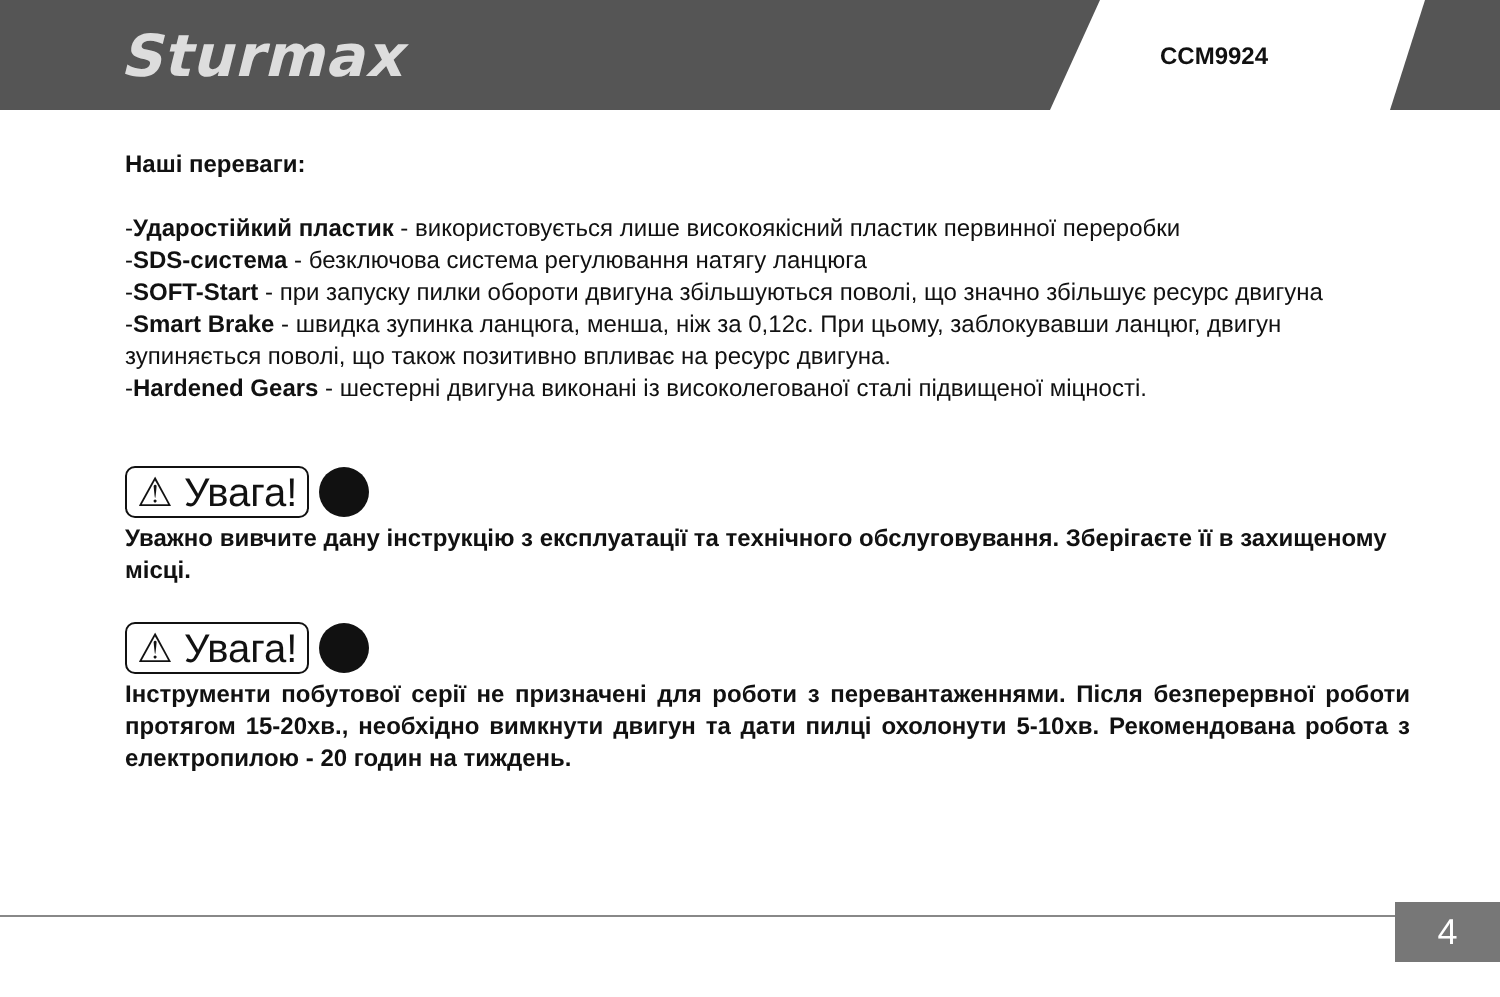Sturmax CCM9924
Наші переваги:
-Ударостійкий пластик - використовується лише високоякісний пластик первинної переробки
-SDS-система - безключова система регулювання натягу ланцюга
-SOFT-Start - при запуску пилки обороти двигуна збільшуються поволі, що значно збільшує ресурс двигуна
-Smart Brake - швидка зупинка ланцюга, менша, ніж за 0,12с. При цьому, заблокувавши ланцюг, двигун зупиняється поволі, що також позитивно впливає на ресурс двигуна.
-Hardened Gears - шестерні двигуна виконані із високолегованої сталі підвищеної міцності.
⚠ Увага!
Уважно вивчите дану інструкцію з експлуатації та технічного обслуговування. Зберігаєте її в захищеному місці.
⚠ Увага!
Інструменти побутової серії не призначені для роботи з перевантаженнями. Після безперервної роботи протягом 15-20хв., необхідно вимкнути двигун та дати пилці охолонути 5-10хв. Рекомендована робота з електропилою - 20 годин на тиждень.
4